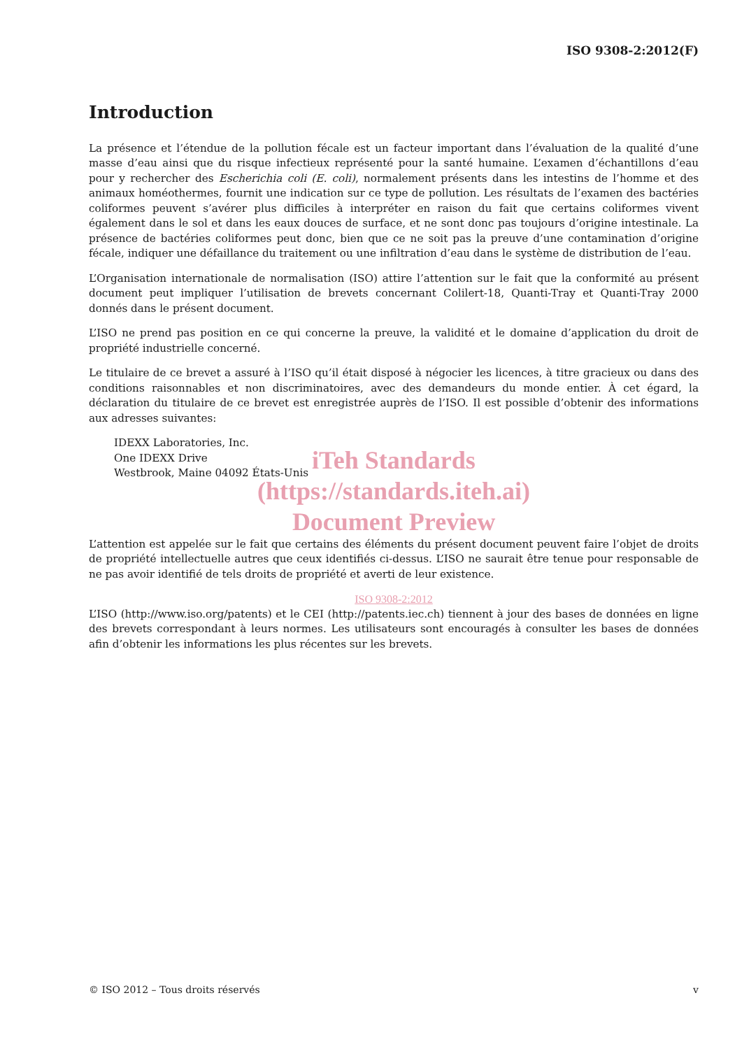ISO 9308-2:2012(F)
Introduction
La présence et l’étendue de la pollution fécale est un facteur important dans l’évaluation de la qualité d’une masse d’eau ainsi que du risque infectieux représenté pour la santé humaine. L’examen d’échantillons d’eau pour y rechercher des Escherichia coli (E. coli), normalement présents dans les intestins de l’homme et des animaux homéothermes, fournit une indication sur ce type de pollution. Les résultats de l’examen des bactéries coliformes peuvent s’avérer plus difficiles à interpréter en raison du fait que certains coliformes vivent également dans le sol et dans les eaux douces de surface, et ne sont donc pas toujours d’origine intestinale. La présence de bactéries coliformes peut donc, bien que ce ne soit pas la preuve d’une contamination d’origine fécale, indiquer une défaillance du traitement ou une infiltration d’eau dans le système de distribution de l’eau.
L’Organisation internationale de normalisation (ISO) attire l’attention sur le fait que la conformité au présent document peut impliquer l’utilisation de brevets concernant Colilert-18, Quanti-Tray et Quanti-Tray 2000 donnés dans le présent document.
L’ISO ne prend pas position en ce qui concerne la preuve, la validité et le domaine d’application du droit de propriété industrielle concerné.
Le titulaire de ce brevet a assuré à l’ISO qu’il était disposé à négocier les licences, à titre gracieux ou dans des conditions raisonnables et non discriminatoires, avec des demandeurs du monde entier. À cet égard, la déclaration du titulaire de ce brevet est enregistrée auprès de l’ISO. Il est possible d’obtenir des informations aux adresses suivantes:
IDEXX Laboratories, Inc.
One IDEXX Drive
Westbrook, Maine 04092 États-Unis
iTeh Standards
(https://standards.iteh.ai)
Document Preview
L’attention est appelée sur le fait que certains des éléments du présent document peuvent faire l’objet de droits de propriété intellectuelle autres que ceux identifiés ci-dessus. L’ISO ne saurait être tenue pour responsable de ne pas avoir identifié de tels droits de propriété et averti de leur existence.
ISO 9308-2:2012
L’ISO (http://www.iso.org/patents) et le CEI (http://patents.iec.ch) tiennent à jour des bases de données en ligne des brevets correspondant à leurs normes. Les utilisateurs sont encouragés à consulter les bases de données afin d’obtenir les informations les plus récentes sur les brevets.
© ISO 2012 – Tous droits réservés v